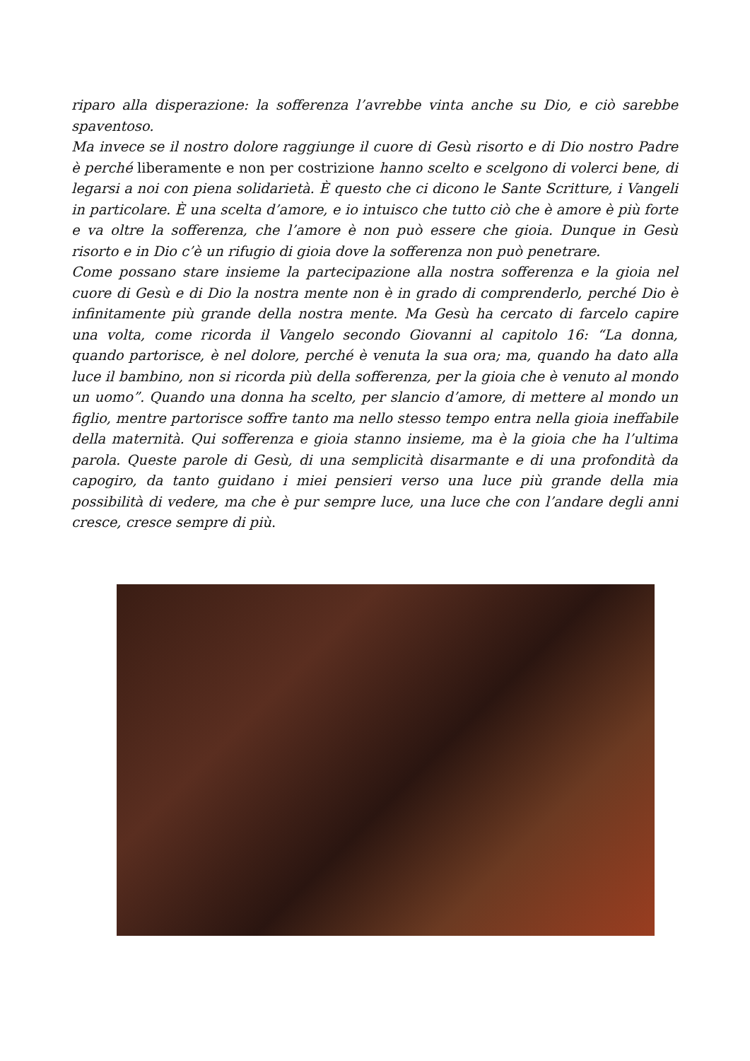riparo alla disperazione: la sofferenza l’avrebbe vinta anche su Dio, e ciò sarebbe spaventoso.
Ma invece se il nostro dolore raggiunge il cuore di Gesù risorto e di Dio nostro Padre è perché liberamente e non per costrizione hanno scelto e scelgono di volerci bene, di legarsi a noi con piena solidarietà. È questo che ci dicono le Sante Scritture, i Vangeli in particolare. È una scelta d’amore, e io intuisco che tutto ciò che è amore è più forte e va oltre la sofferenza, che l’amore è non può essere che gioia. Dunque in Gesù risorto e in Dio c’è un rifugio di gioia dove la sofferenza non può penetrare.
Come possano stare insieme la partecipazione alla nostra sofferenza e la gioia nel cuore di Gesù e di Dio la nostra mente non è in grado di comprenderlo, perché Dio è infinitamente più grande della nostra mente. Ma Gesù ha cercato di farcelo capire una volta, come ricorda il Vangelo secondo Giovanni al capitolo 16: “La donna, quando partorisce, è nel dolore, perché è venuta la sua ora; ma, quando ha dato alla luce il bambino, non si ricorda più della sofferenza, per la gioia che è venuto al mondo un uomo”. Quando una donna ha scelto, per slancio d’amore, di mettere al mondo un figlio, mentre partorisce soffre tanto ma nello stesso tempo entra nella gioia ineffabile della maternità. Qui sofferenza e gioia stanno insieme, ma è la gioia che ha l’ultima parola. Queste parole di Gesù, di una semplicità disarmante e di una profondità da capogiro, da tanto guidano i miei pensieri verso una luce più grande della mia possibilità di vedere, ma che è pur sempre luce, una luce che con l’andare degli anni cresce, cresce sempre di più.